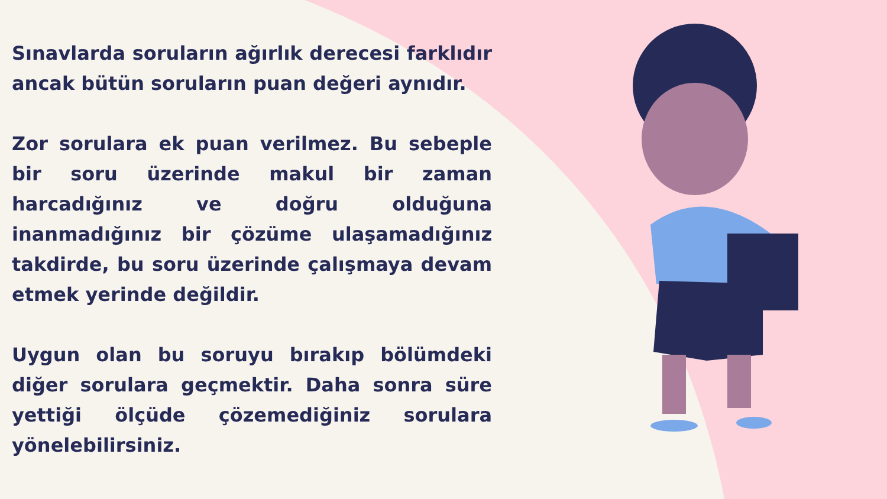Sınavlarda soruların ağırlık derecesi farklıdır ancak bütün soruların puan değeri aynıdır.
Zor sorulara ek puan verilmez. Bu sebeple bir soru üzerinde makul bir zaman harcadığınız ve doğru olduğuna inanmadığınız bir çözüme ulaşamadığınız takdirde, bu soru üzerinde çalışmaya devam etmek yerinde değildir.
Uygun olan bu soruyu bırakıp bölümdeki diğer sorulara geçmektir. Daha sonra süre yettiği ölçüde çözemediğiniz sorulara yönelebilirsiniz.